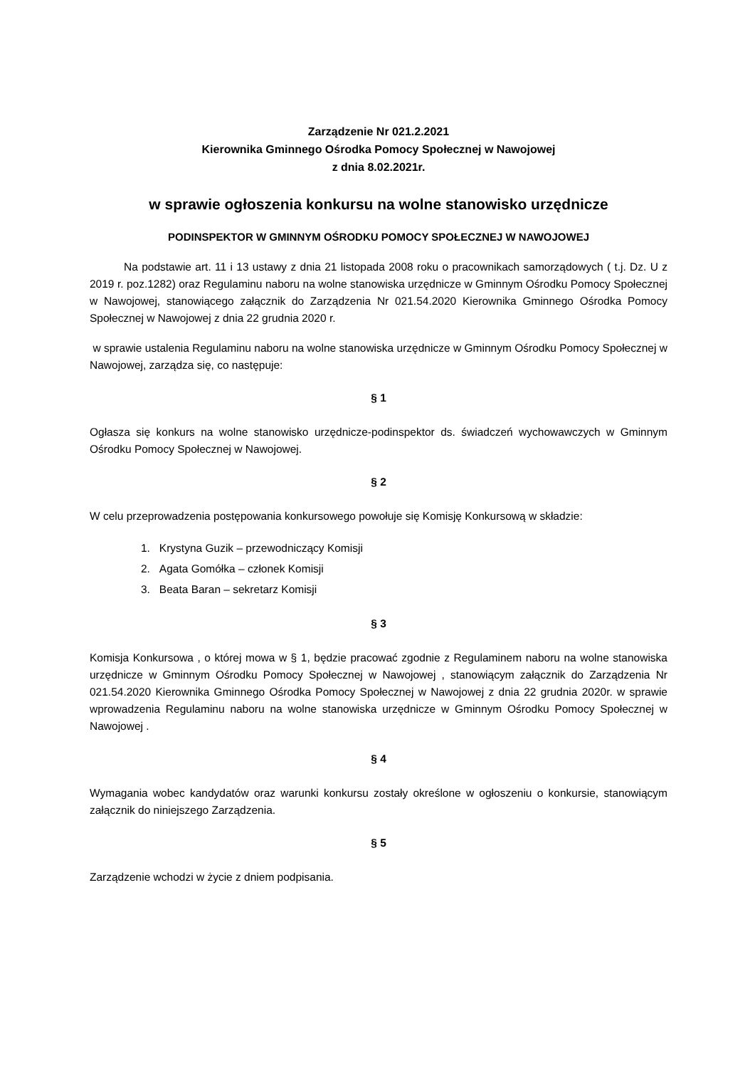Zarządzenie Nr 021.2.2021
Kierownika Gminnego Ośrodka Pomocy Społecznej w Nawojowej
z dnia 8.02.2021r.
w sprawie ogłoszenia konkursu na wolne stanowisko urzędnicze
PODINSPEKTOR W GMINNYM OŚRODKU POMOCY SPOŁECZNEJ W NAWOJOWEJ
Na podstawie art. 11 i 13 ustawy z dnia 21 listopada 2008 roku o pracownikach samorządowych ( t.j. Dz. U z 2019 r. poz.1282) oraz Regulaminu naboru na wolne stanowiska urzędnicze w Gminnym Ośrodku Pomocy Społecznej w Nawojowej, stanowiącego załącznik do Zarządzenia Nr 021.54.2020 Kierownika Gminnego Ośrodka Pomocy Społecznej w Nawojowej z dnia 22 grudnia 2020 r.
w sprawie ustalenia Regulaminu naboru na wolne stanowiska urzędnicze w Gminnym Ośrodku Pomocy Społecznej w Nawojowej, zarządza się, co następuje:
§ 1
Ogłasza się konkurs na wolne stanowisko urzędnicze-podinspektor ds. świadczeń wychowawczych w Gminnym Ośrodku Pomocy Społecznej w Nawojowej.
§ 2
W celu przeprowadzenia postępowania konkursowego powołuje się Komisję Konkursową w składzie:
1. Krystyna Guzik – przewodniczący Komisji
2. Agata Gomółka – członek Komisji
3. Beata Baran – sekretarz Komisji
§ 3
Komisja Konkursowa , o której mowa w § 1, będzie pracować zgodnie z Regulaminem naboru na wolne stanowiska urzędnicze w Gminnym Ośrodku Pomocy Społecznej w Nawojowej , stanowiącym załącznik do Zarządzenia Nr 021.54.2020 Kierownika Gminnego Ośrodka Pomocy Społecznej w Nawojowej z dnia 22 grudnia 2020r. w sprawie wprowadzenia Regulaminu naboru na wolne stanowiska urzędnicze w Gminnym Ośrodku Pomocy Społecznej w Nawojowej .
§ 4
Wymagania wobec kandydatów oraz warunki konkursu zostały określone w ogłoszeniu o konkursie, stanowiącym załącznik do niniejszego Zarządzenia.
§ 5
Zarządzenie wchodzi w życie z dniem podpisania.